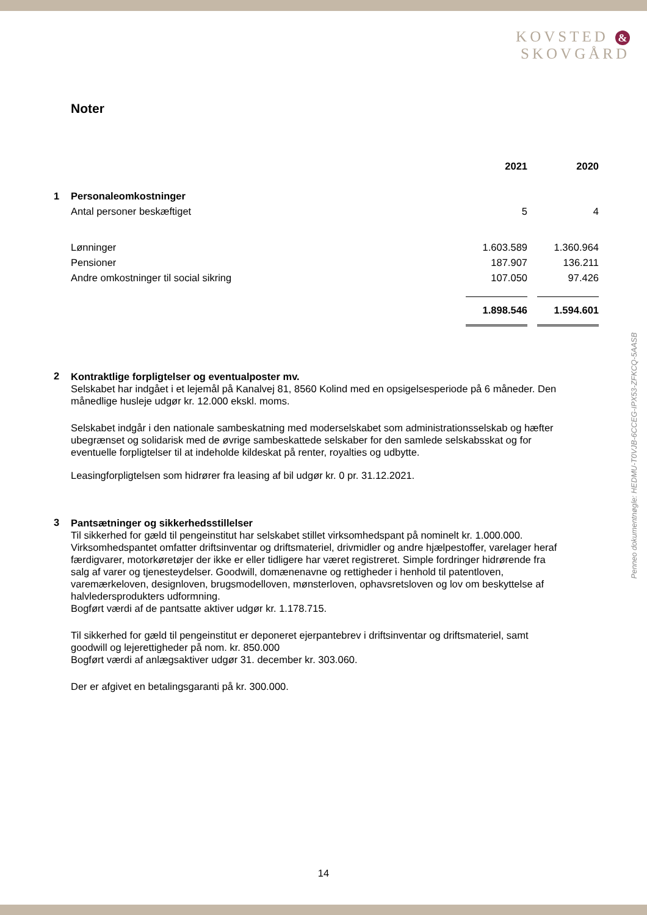KOVSTED &
SKOVGÅRD
Noter
| | | 2021 | | 2020 |
| --- | --- | --- | --- | --- |
| 1 | Personaleomkostninger | | | |
| | Antal personer beskæftiget | 5 | | 4 |
| | Lønninger | 1.603.589 | | 1.360.964 |
| | Pensioner | 187.907 | | 136.211 |
| | Andre omkostninger til social sikring | 107.050 | | 97.426 |
| | | 1.898.546 | | 1.594.601 |
2
Kontraktlige forpligtelser og eventualposter mv.
Selskabet har indgået i et lejemål på Kanalvej 81, 8560 Kolind med en opsigelsesperiode på 6 måneder. Den månedlige husleje udgør kr. 12.000 ekskl. moms.
Selskabet indgår i den nationale sambeskatning med moderselskabet som administrationsselskab og hæfter ubegrænset og solidarisk med de øvrige sambeskattede selskaber for den samlede selskabsskat og for eventuelle forpligtelser til at indeholde kildeskat på renter, royalties og udbytte.
Leasingforpligtelsen som hidrører fra leasing af bil udgør kr. 0 pr. 31.12.2021.
3
Pantsætninger og sikkerhedsstillelser
Til sikkerhed for gæld til pengeinstitut har selskabet stillet virksomhedspant på nominelt kr. 1.000.000. Virksomhedspantet omfatter driftsinventar og driftsmateriel, drivmidler og andre hjælpestoffer, varelager heraf færdigvarer, motorkøretøjer der ikke er eller tidligere har været registreret. Simple fordringer hidrørende fra salg af varer og tjenesteydelser. Goodwill, domænenavne og rettigheder i henhold til patentloven, varemærkeloven, designloven, brugsmodelloven, mønsterloven, ophavsretsloven og lov om beskyttelse af halvledersprodukters udformning.
Bogført værdi af de pantsatte aktiver udgør kr. 1.178.715.
Til sikkerhed for gæld til pengeinstitut er deponeret ejerpantebrev i driftsinventar og driftsmateriel, samt goodwill og lejerettigheder på nom. kr. 850.000
Bogført værdi af anlægsaktiver udgør 31. december kr. 303.060.
Der er afgivet en betalingsgaranti på kr. 300.000.
Penneo dokumentnøgle: HEDMU-T0VJB-6CCEG-IPX53-ZFKCQ-5AASB
14